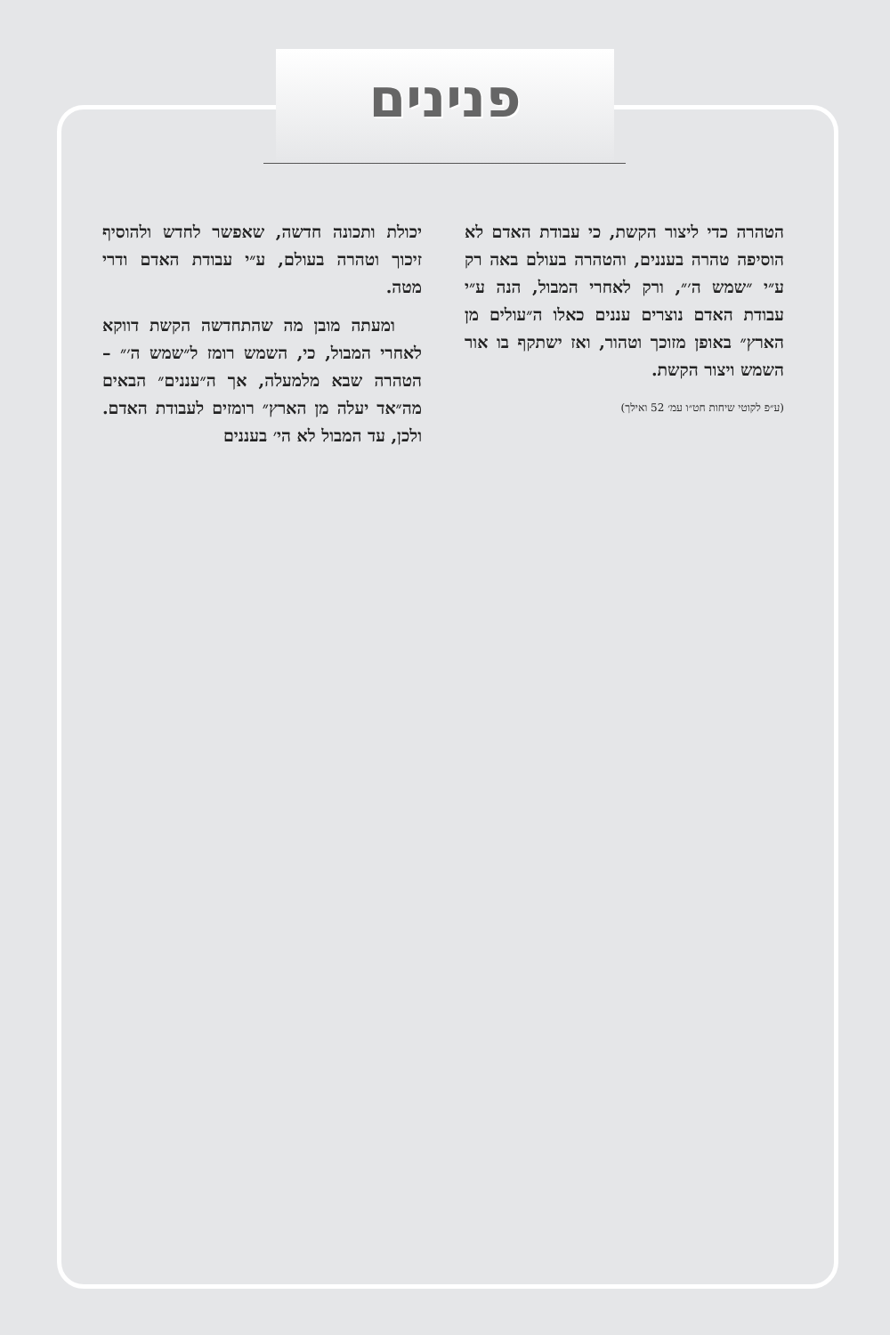פנינים
יכולת ותכונה חדשה, שאפשר לחדש ולהוסיף זיכוך וטהרה בעולם, ע״י עבודת האדם ודרי מטה.
ומעתה מובן מה שהתחדשה הקשת דווקא לאחרי המבול, כי, השמש רומז ל״שמש ה׳״ – הטהרה שבא מלמעלה, אך ה״עננים״ הבאים מה״אד יעלה מן הארץ״ רומזים לעבודת האדם. ולכן, עד המבול לא הי׳ בעננים
הטהרה כדי ליצור הקשת, כי עבודת האדם לא הוסיפה טהרה בעננים, והטהרה בעולם באה רק ע״י ״שמש ה׳״, ורק לאחרי המבול, הנה ע״י עבודת האדם נוצרים עננים כאלו ה״עולים מן הארץ״ באופן מזוכך וטהור, ואז ישתקף בו אור השמש ויצור הקשת.
(ע״פ לקוטי שיחות חט״ו עמ׳ 52 ואילך)